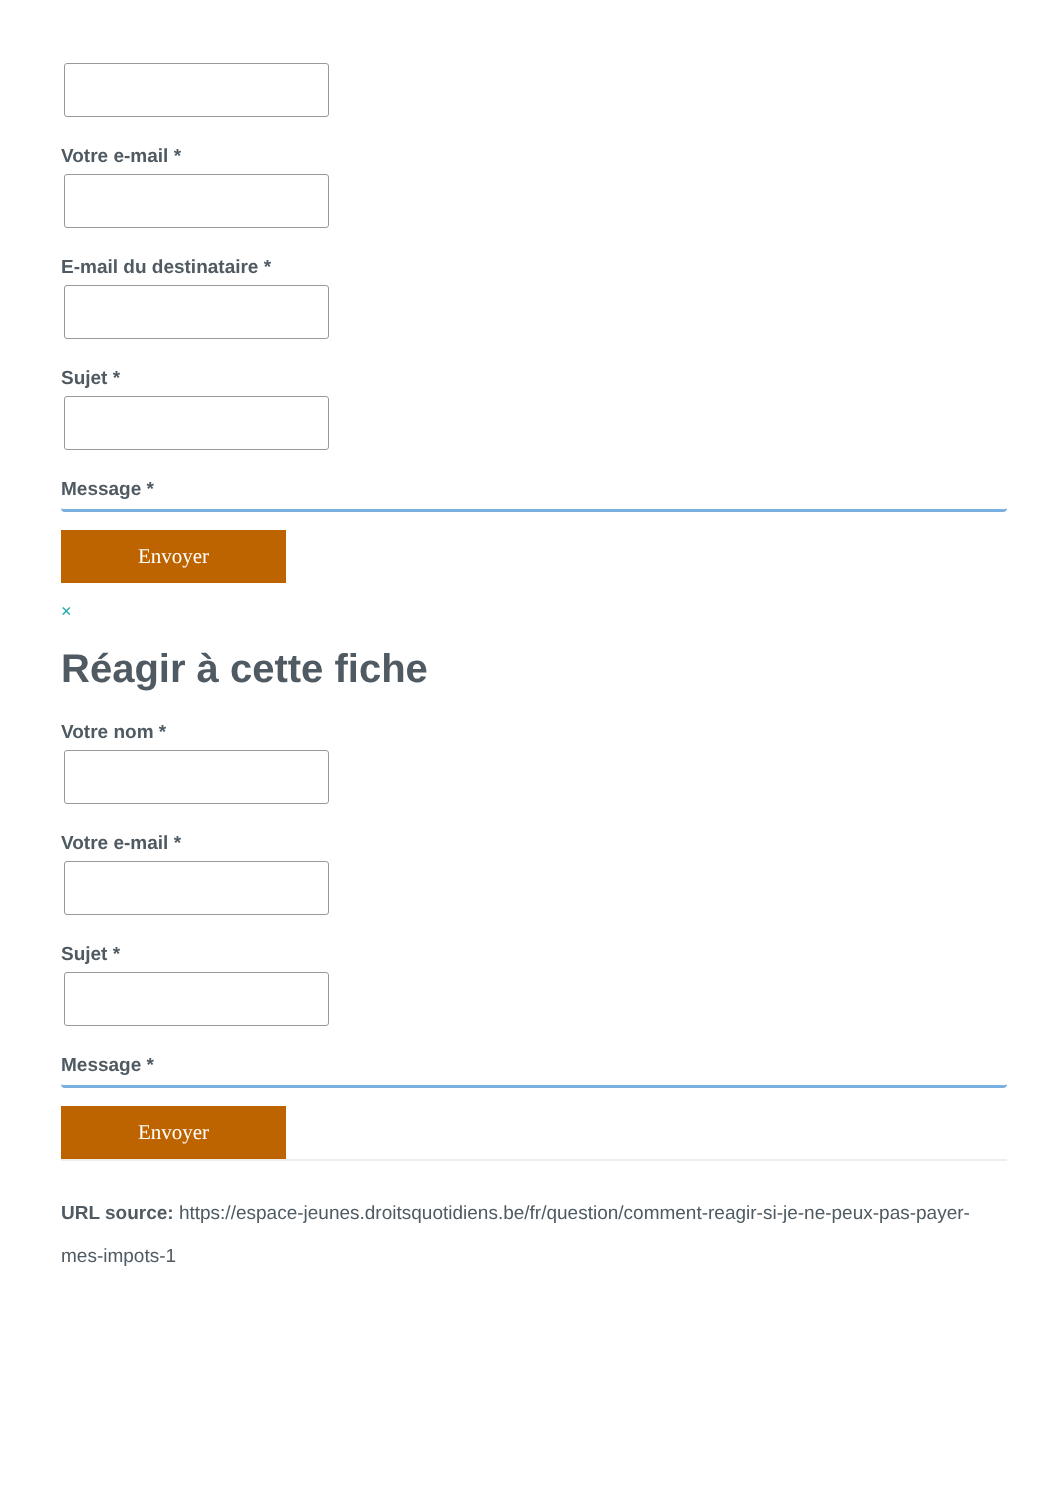Votre e-mail *
E-mail du destinataire *
Sujet *
Message *
Envoyer
×
Réagir à cette fiche
Votre nom *
Votre e-mail *
Sujet *
Message *
Envoyer
URL source: https://espace-jeunes.droitsquotidiens.be/fr/question/comment-reagir-si-je-ne-peux-pas-payer-mes-impots-1